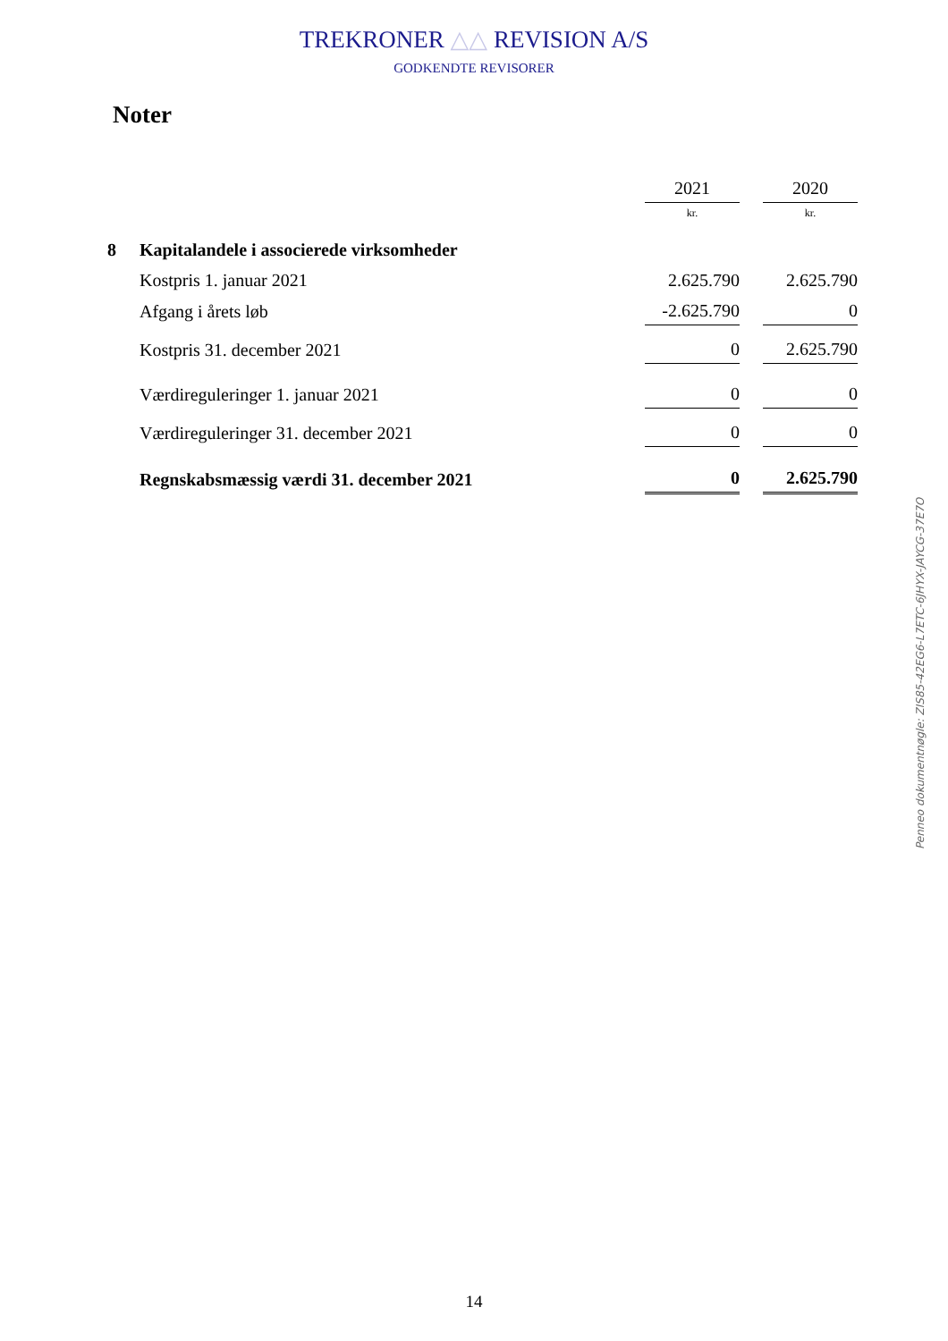TREKRONER △△ REVISION A/S
GODKENDTE REVISORER
Noter
| | | 2021 | | 2020 |
| | | kr. | | kr. |
| 8 | Kapitalandele i associerede virksomheder | | | |
| | Kostpris 1. januar 2021 | 2.625.790 | | 2.625.790 |
| | Afgang i årets løb | -2.625.790 | | 0 |
| | Kostpris 31. december 2021 | 0 | | 2.625.790 |
| | Værdireguleringer 1. januar 2021 | 0 | | 0 |
| | Værdireguleringer 31. december 2021 | 0 | | 0 |
| | Regnskabsmæssig værdi 31. december 2021 | 0 | | 2.625.790 |
Penneo dokumentnøgle: ZIS85-42EG6-L7ETC-6JHYX-JAYCG-37E7O
14